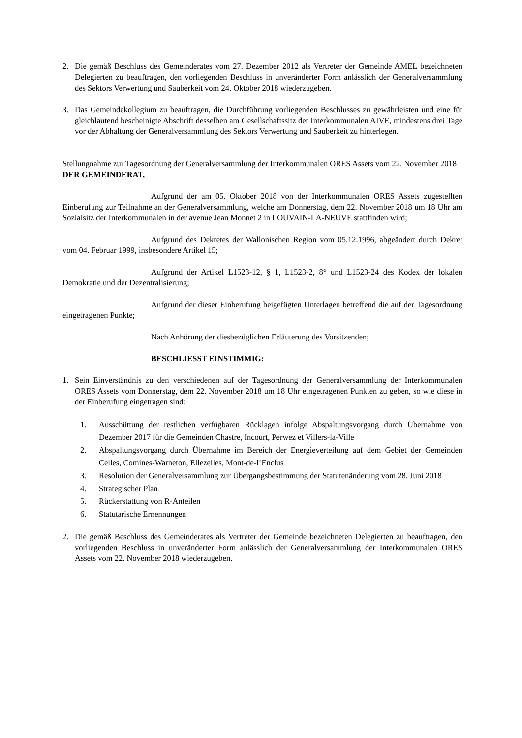2. Die gemäß Beschluss des Gemeinderates vom 27. Dezember 2012 als Vertreter der Gemeinde AMEL bezeichneten Delegierten zu beauftragen, den vorliegenden Beschluss in unveränderter Form anlässlich der Generalversammlung des Sektors Verwertung und Sauberkeit vom 24. Oktober 2018 wiederzugeben.
3. Das Gemeindekollegium zu beauftragen, die Durchführung vorliegenden Beschlusses zu gewährleisten und eine für gleichlautend bescheinigte Abschrift desselben am Gesellschaftssitz der Interkommunalen AIVE, mindestens drei Tage vor der Abhaltung der Generalversammlung des Sektors Verwertung und Sauberkeit zu hinterlegen.
Stellungnahme zur Tagesordnung der Generalversammlung der Interkommunalen ORES Assets vom 22. November 2018
DER GEMEINDERAT,
Aufgrund der am 05. Oktober 2018 von der Interkommunalen ORES Assets zugestellten Einberufung zur Teilnahme an der Generalversammlung, welche am Donnerstag, dem 22. November 2018 um 18 Uhr am Sozialsitz der Interkommunalen in der avenue Jean Monnet 2 in LOUVAIN-LA-NEUVE stattfinden wird;
Aufgrund des Dekretes der Wallonischen Region vom 05.12.1996, abgeändert durch Dekret vom 04. Februar 1999, insbesondere Artikel 15;
Aufgrund der Artikel L1523-12, § 1, L1523-2, 8° und L1523-24 des Kodex der lokalen Demokratie und der Dezentralisierung;
Aufgrund der dieser Einberufung beigefügten Unterlagen betreffend die auf der Tagesordnung eingetragenen Punkte;
Nach Anhörung der diesbezüglichen Erläuterung des Vorsitzenden;
BESCHLIESST EINSTIMMIG:
1. Sein Einverständnis zu den verschiedenen auf der Tagesordnung der Generalversammlung der Interkommunalen ORES Assets vom Donnerstag, dem 22. November 2018 um 18 Uhr eingetragenen Punkten zu geben, so wie diese in der Einberufung eingetragen sind:
1. Ausschüttung der restlichen verfügbaren Rücklagen infolge Abspaltungsvorgang durch Übernahme von Dezember 2017 für die Gemeinden Chastre, Incourt, Perwez et Villers-la-Ville
2. Abspaltungsvorgang durch Übernahme im Bereich der Energieverteilung auf dem Gebiet der Gemeinden Celles, Comines-Warneton, Ellezelles, Mont-de-l’Enclus
3. Resolution der Generalversammlung zur Übergangsbestimmung der Statutenänderung vom 28. Juni 2018
4. Strategischer Plan
5. Rückerstattung von R-Anteilen
6. Statutarische Ernennungen
2. Die gemäß Beschluss des Gemeinderates als Vertreter der Gemeinde bezeichneten Delegierten zu beauftragen, den vorliegenden Beschluss in unveränderter Form anlässlich der Generalversammlung der Interkommunalen ORES Assets vom 22. November 2018 wiederzugeben.